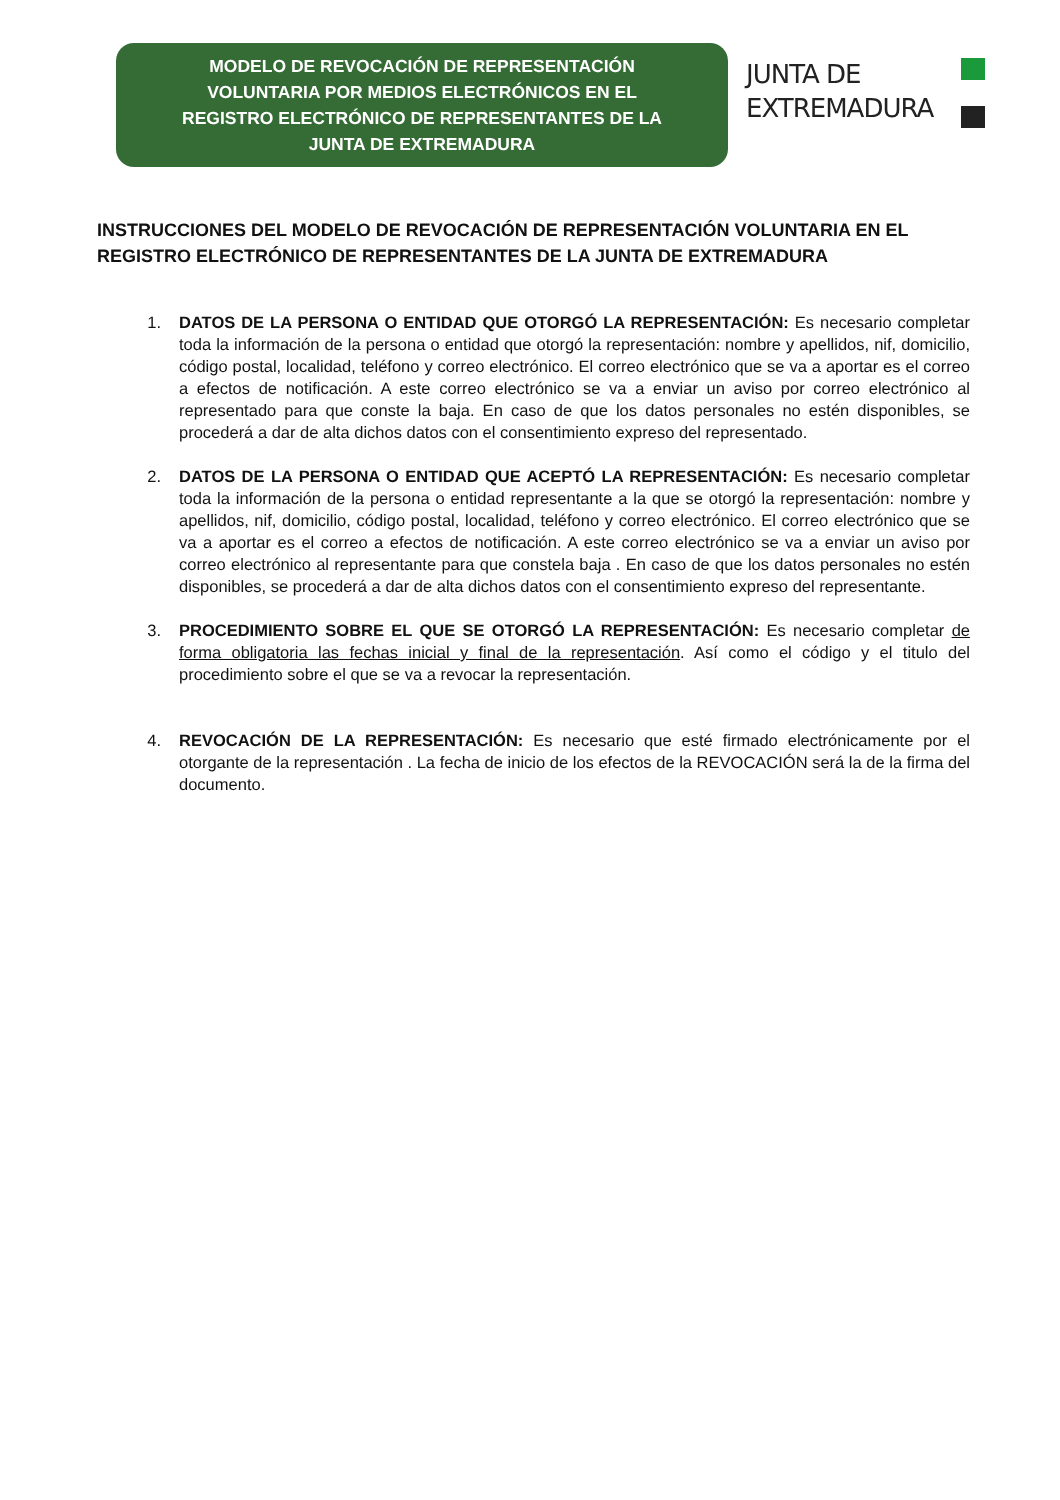MODELO DE REVOCACIÓN DE REPRESENTACIÓN
VOLUNTARIA POR MEDIOS ELECTRÓNICOS EN EL
REGISTRO ELECTRÓNICO DE REPRESENTANTES DE LA
JUNTA DE EXTREMADURA
JUNTA DE
EXTREMADURA
INSTRUCCIONES DEL MODELO DE REVOCACIÓN DE REPRESENTACIÓN VOLUNTARIA EN EL REGISTRO ELECTRÓNICO DE REPRESENTANTES DE LA JUNTA DE EXTREMADURA
1. DATOS DE LA PERSONA O ENTIDAD QUE OTORGÓ LA REPRESENTACIÓN: Es necesario completar toda la información de la persona o entidad que otorgó la representación: nombre y apellidos, nif, domicilio, código postal, localidad, teléfono y correo electrónico. El correo electrónico que se va a aportar es el correo a efectos de notificación. A este correo electrónico se va a enviar un aviso por correo electrónico al representado para que conste la baja. En caso de que los datos personales no estén disponibles, se procederá a dar de alta dichos datos con el consentimiento expreso del representado.
2. DATOS DE LA PERSONA O ENTIDAD QUE ACEPTÓ LA REPRESENTACIÓN: Es necesario completar toda la información de la persona o entidad representante a la que se otorgó la representación: nombre y apellidos, nif, domicilio, código postal, localidad, teléfono y correo electrónico. El correo electrónico que se va a aportar es el correo a efectos de notificación. A este correo electrónico se va a enviar un aviso por correo electrónico al representante para que constela baja . En caso de que los datos personales no estén disponibles, se procederá a dar de alta dichos datos con el consentimiento expreso del representante.
3. PROCEDIMIENTO SOBRE EL QUE SE OTORGÓ LA REPRESENTACIÓN: Es necesario completar de forma obligatoria las fechas inicial y final de la representación. Así como el código y el titulo del procedimiento sobre el que se va a revocar la representación.
4. REVOCACIÓN DE LA REPRESENTACIÓN: Es necesario que esté firmado electrónicamente por el otorgante de la representación . La fecha de inicio de los efectos de la REVOCACIÓN será la de la firma del documento.